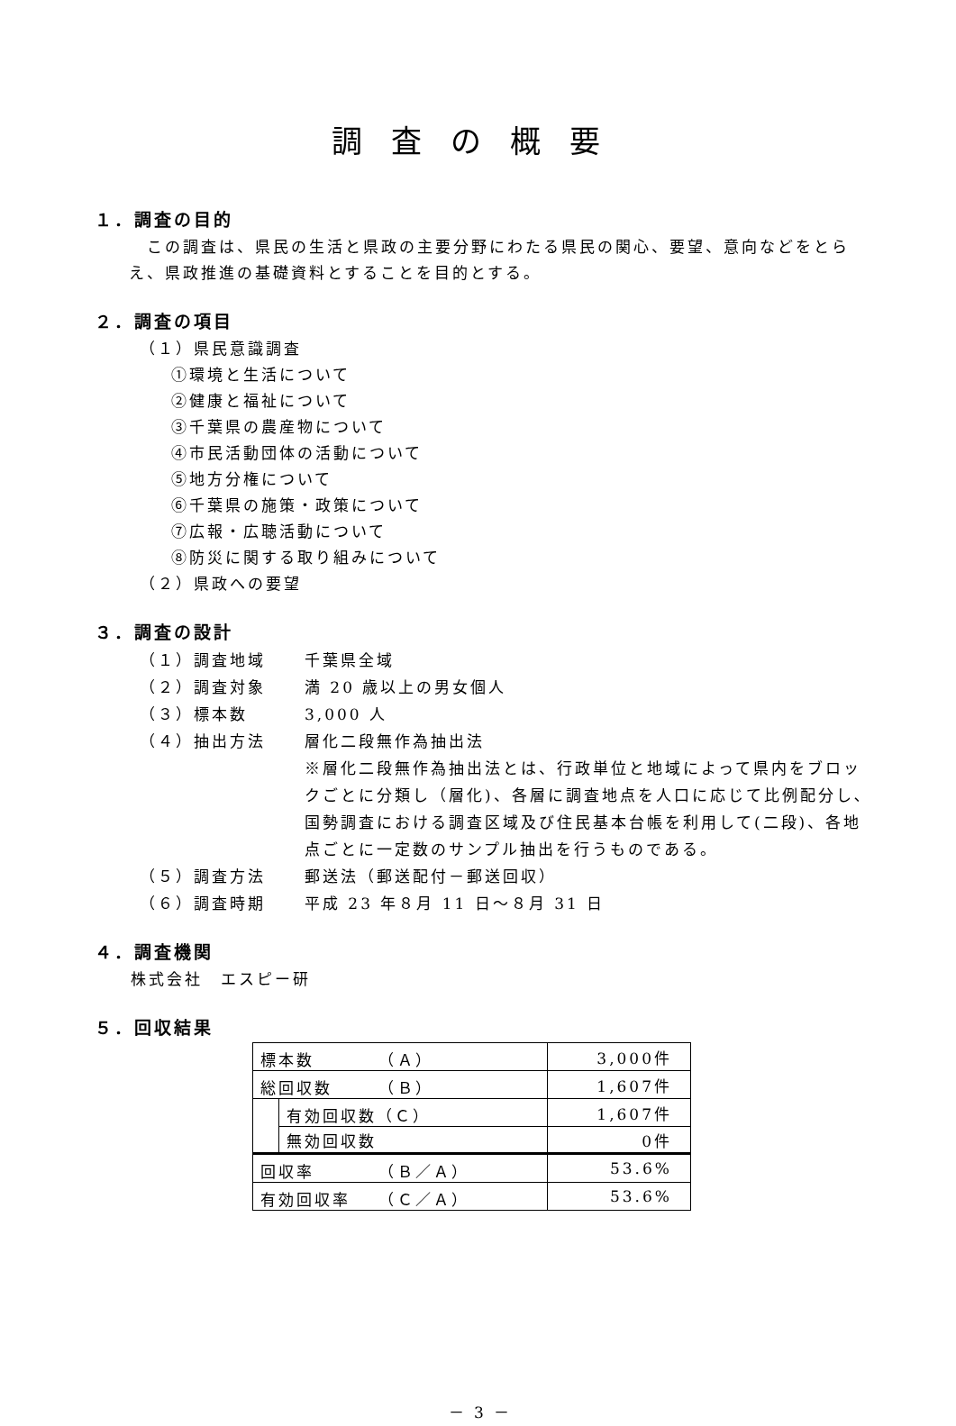調査の概要
１．調査の目的
この調査は、県民の生活と県政の主要分野にわたる県民の関心、要望、意向などをとらえ、県政推進の基礎資料とすることを目的とする。
２．調査の項目
（１）県民意識調査
①環境と生活について
②健康と福祉について
③千葉県の農産物について
④市民活動団体の活動について
⑤地方分権について
⑥千葉県の施策・政策について
⑦広報・広聴活動について
⑧防災に関する取り組みについて
（２）県政への要望
３．調査の設計
（１）調査地域 千葉県全域
（２）調査対象 満 20 歳以上の男女個人
（３）標本数 3,000 人
（４）抽出方法 層化二段無作為抽出法
※層化二段無作為抽出法とは、行政単位と地域によって県内をブロックごとに分類し（層化)、各層に調査地点を人口に応じて比例配分し､国勢調査における調査区域及び住民基本台帳を利用して(二段)、各地点ごとに一定数のサンプル抽出を行うものである。
（５）調査方法 郵送法（郵送配付－郵送回収）
（６）調査時期 平成 23 年８月 11 日～８月 31 日
４．調査機関
株式会社　エスピー研
５．回収結果
| 標本数 （Ａ） | | 3,000件 |
| 総回収数 （Ｂ） | | 1,607件 |
| | 有効回収数（Ｃ） | 1,607件 |
| | 無効回収数 | 0件 |
| 回収率 （Ｂ／Ａ） | | 53.6% |
| 有効回収率 （Ｃ／Ａ） | | 53.6% |
－ 3 －